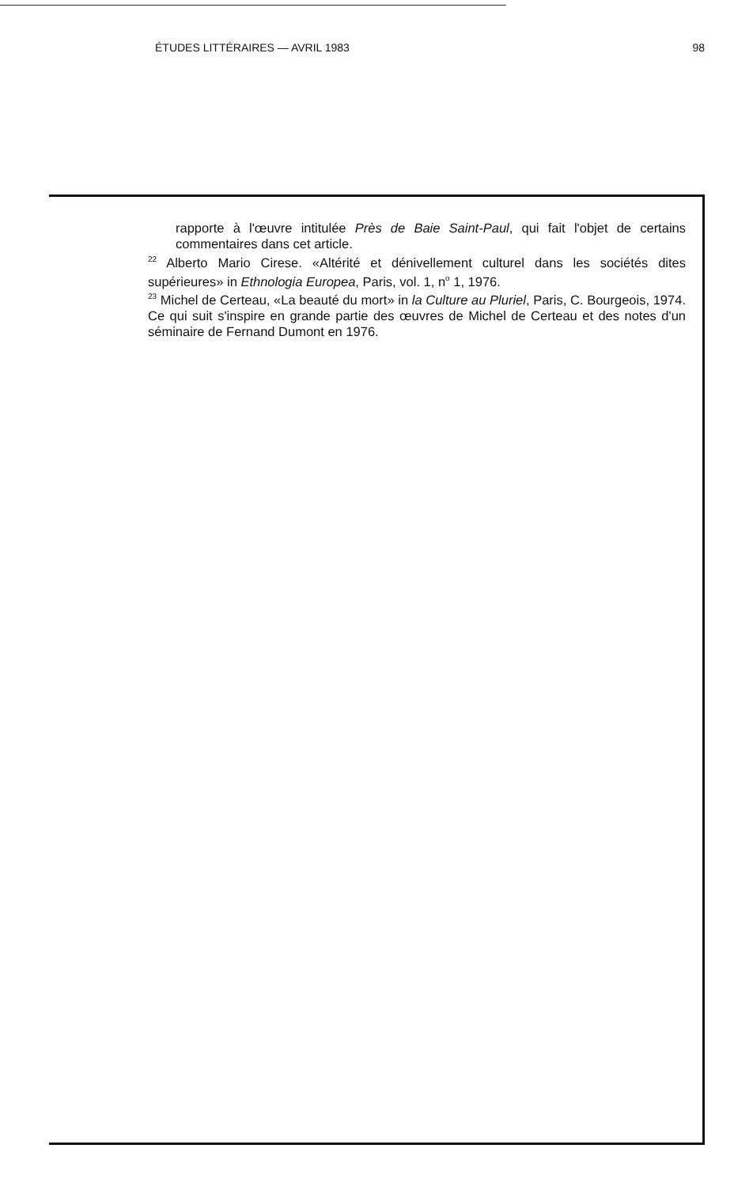ÉTUDES LITTÉRAIRES — AVRIL 1983 98
rapporte à l'œuvre intitulée Près de Baie Saint-Paul, qui fait l'objet de certains commentaires dans cet article.
<sup>22</sup> Alberto Mario Cirese. «Altérité et dénivellement culturel dans les sociétés dites supérieures» in Ethnologia Europea, Paris, vol. 1, n<sup>o</sup> 1, 1976.
<sup>23</sup> Michel de Certeau, «La beauté du mort» in la Culture au Pluriel, Paris, C. Bourgeois, 1974. Ce qui suit s'inspire en grande partie des œuvres de Michel de Certeau et des notes d'un séminaire de Fernand Dumont en 1976.